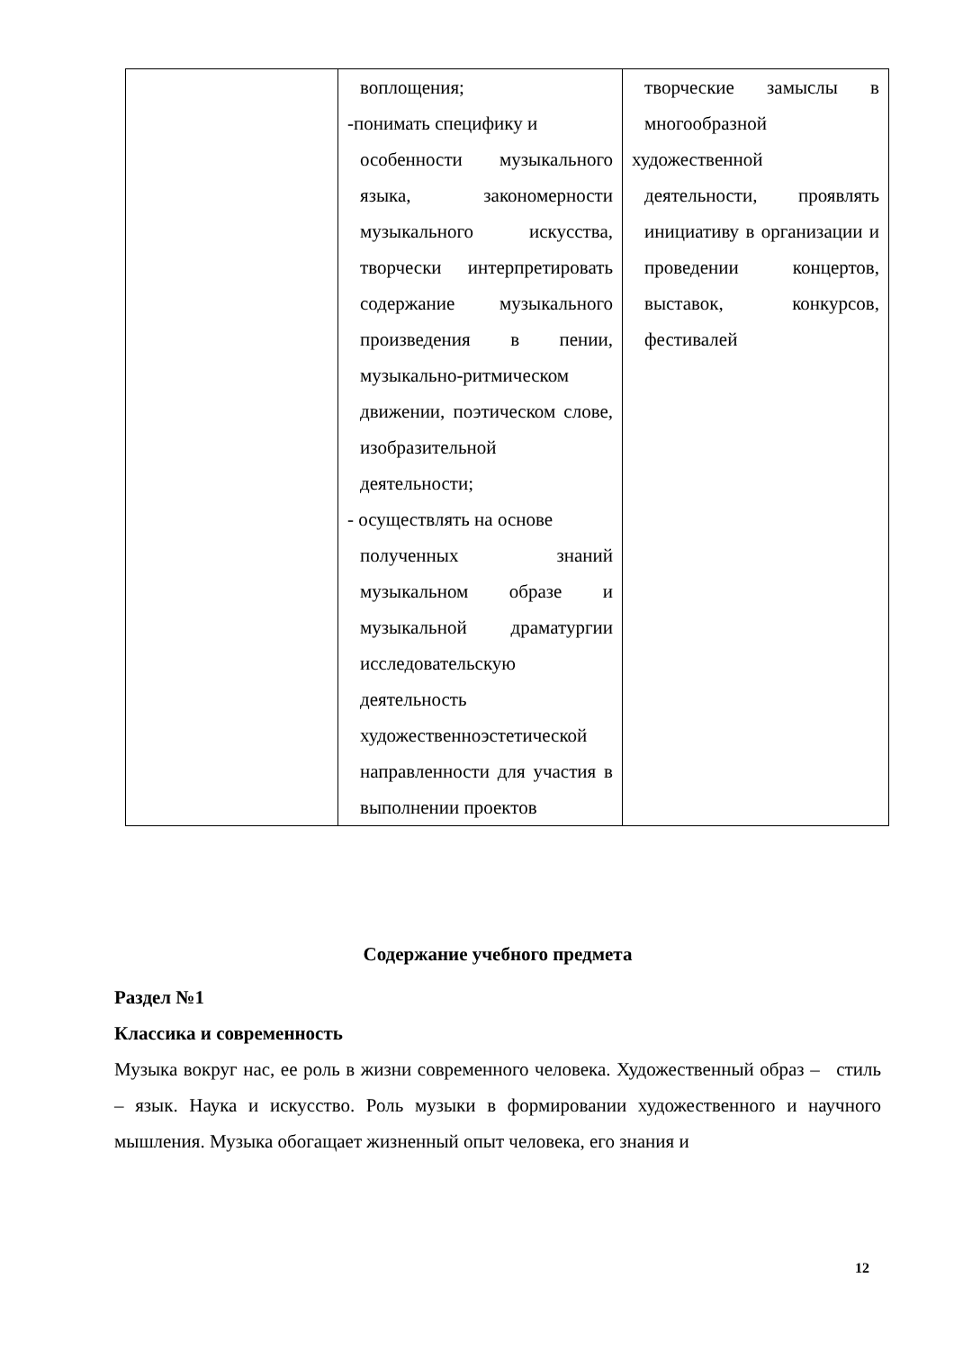| | воплощения; -понимать специфику и особенности музыкального языка, закономерности музыкального искусства, творчески интерпретировать содержание музыкального произведения в пении, музыкально-ритмическом движении, поэтическом слове, изобразительной деятельности; - осуществлять на основе полученных знаний музыкальном образе и музыкальной драматургии исследовательскую деятельность художественноэстетической направленности для участия в выполнении проектов | творческие замыслы в многообразной художественной деятельности, проявлять инициативу в организации и проведении концертов, выставок, конкурсов, фестивалей |
Содержание учебного предмета
Раздел №1
Классика и современность
Музыка вокруг нас, ее роль в жизни современного человека. Художественный образ – стиль – язык. Наука и искусство. Роль музыки в формировании художественного и научного мышления. Музыка обогащает жизненный опыт человека, его знания и
12